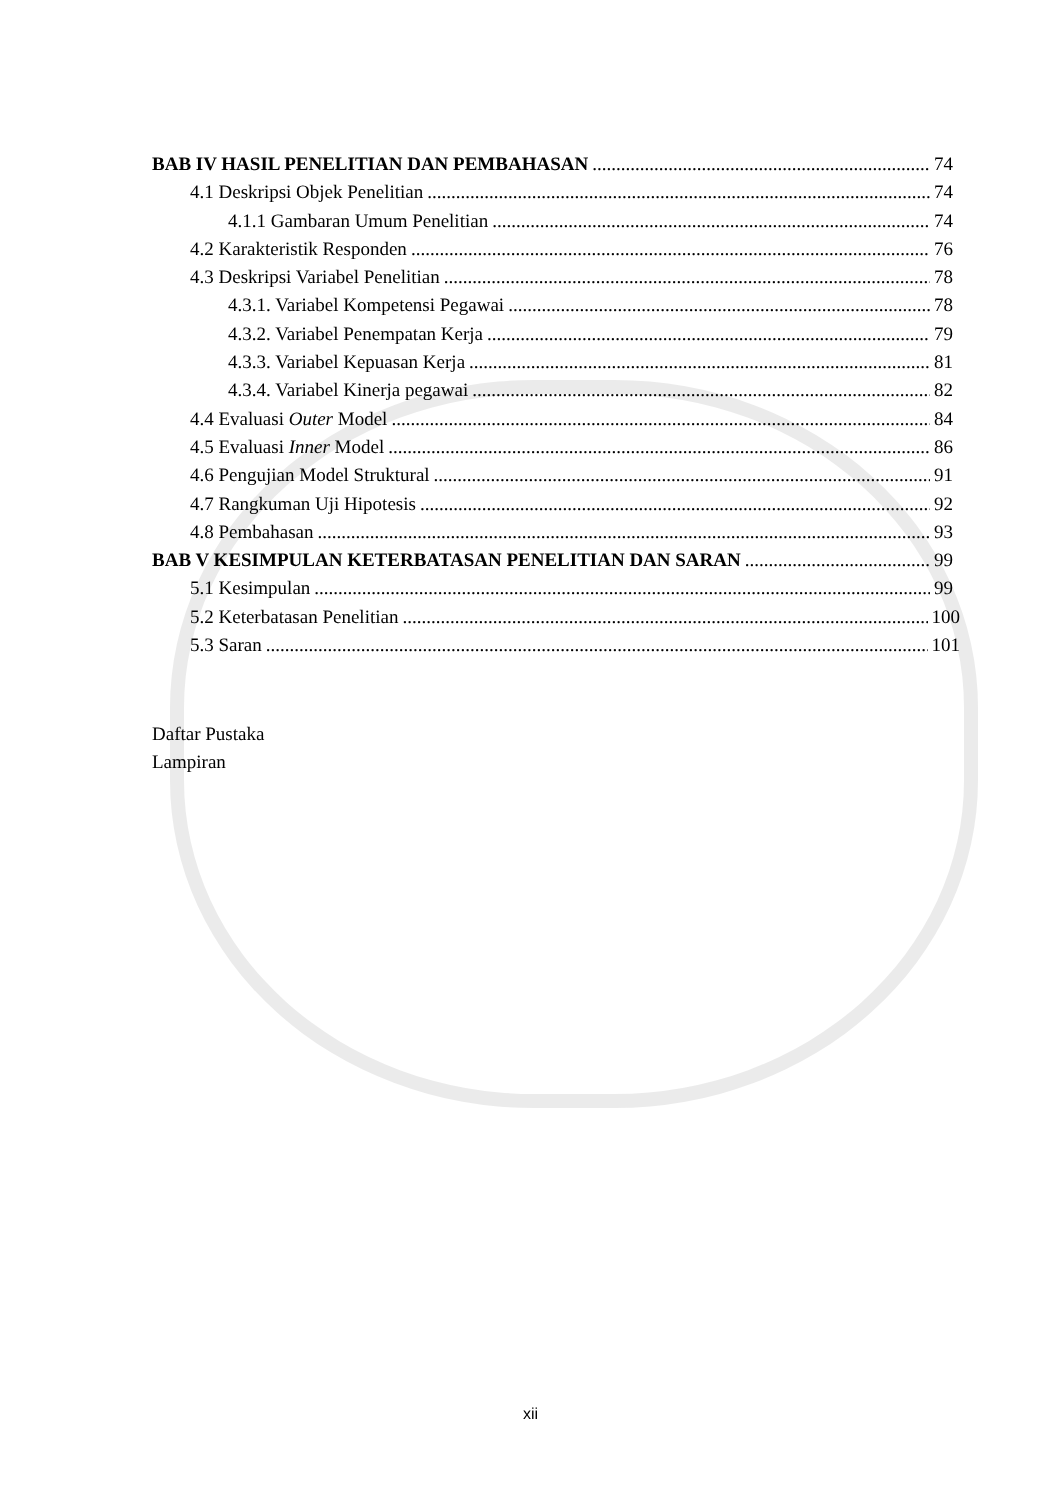BAB IV HASIL PENELITIAN DAN PEMBAHASAN 74
4.1 Deskripsi Objek Penelitian 74
4.1.1 Gambaran Umum Penelitian 74
4.2 Karakteristik Responden 76
4.3 Deskripsi Variabel Penelitian 78
4.3.1. Variabel Kompetensi Pegawai 78
4.3.2. Variabel Penempatan Kerja 79
4.3.3. Variabel Kepuasan Kerja 81
4.3.4. Variabel Kinerja pegawai 82
4.4 Evaluasi Outer Model 84
4.5 Evaluasi Inner Model 86
4.6 Pengujian Model Struktural 91
4.7 Rangkuman Uji Hipotesis 92
4.8 Pembahasan 93
BAB V KESIMPULAN KETERBATASAN PENELITIAN DAN SARAN 99
5.1 Kesimpulan 99
5.2 Keterbatasan Penelitian 100
5.3 Saran 101
Daftar Pustaka
Lampiran
xii